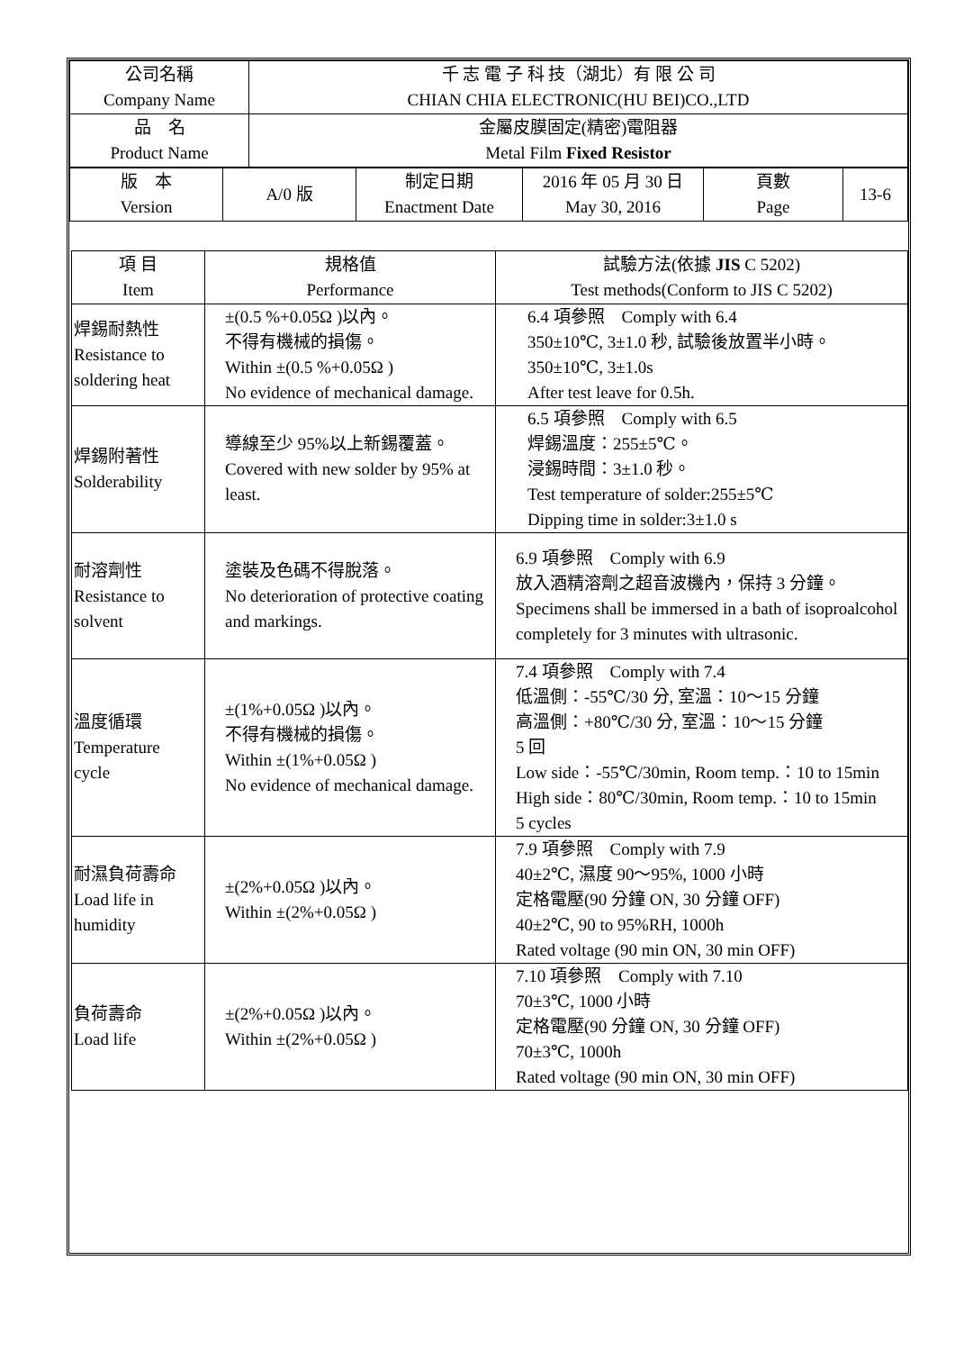| 公司名稱 Company Name | 千 志 電 子 科 技（湖北）有 限 公 司 CHIAN CHIA ELECTRONIC(HU BEI)CO.,LTD |
| 品 名 Product Name | 金屬皮膜固定(精密)電阻器 Metal Film Fixed Resistor |
| 版 本 Version | A/0 版 | 制定日期 Enactment Date | 2016 年 05 月 30 日 May 30, 2016 | 頁數 Page | 13-6 |
| 項 目 Item | 規格值 Performance | 試驗方法(依據 JIS C 5202) Test methods(Conform to JIS C 5202) |
| --- | --- | --- |
| 焊錫耐熱性 Resistance to soldering heat | ±(0.5 %+0.05Ω )以內。 不得有機械的損傷。 Within ±(0.5 %+0.05Ω ) No evidence of mechanical damage. | 6.4 項參照 Comply with 6.4 350±10℃, 3±1.0 秒, 試驗後放置半小時。 350±10℃, 3±1.0s After test leave for 0.5h. |
| 焊錫附著性 Solderability | 導線至少 95%以上新錫覆蓋。 Covered with new solder by 95% at least. | 6.5 項參照 Comply with 6.5 焊錫溫度：255±5℃。 浸錫時間：3±1.0 秒。 Test temperature of solder:255±5℃ Dipping time in solder:3±1.0 s |
| 耐溶劑性 Resistance to solvent | 塗裝及色碼不得脫落。 No deterioration of protective coating and markings. | 6.9 項參照 Comply with 6.9 放入酒精溶劑之超音波機內，保持 3 分鐘。 Specimens shall be immersed in a bath of isoproalcohol completely for 3 minutes with ultrasonic. |
| 溫度循環 Temperature cycle | ±(1%+0.05Ω )以內。 不得有機械的損傷。 Within ±(1%+0.05Ω ) No evidence of mechanical damage. | 7.4 項參照 Comply with 7.4 低溫側：-55℃/30 分, 室溫：10～15 分鐘 高溫側：+80℃/30 分, 室溫：10～15 分鐘 5 回 Low side：-55℃/30min, Room temp.：10 to 15min High side：80℃/30min, Room temp.：10 to 15min 5 cycles |
| 耐濕負荷壽命 Load life in humidity | ±(2%+0.05Ω )以內。 Within ±(2%+0.05Ω ) | 7.9 項參照 Comply with 7.9 40±2℃, 濕度 90～95%, 1000 小時 定格電壓(90 分鐘 ON, 30 分鐘 OFF) 40±2℃, 90 to 95%RH, 1000h Rated voltage (90 min ON, 30 min OFF) |
| 負荷壽命 Load life | ±(2%+0.05Ω )以內。 Within ±(2%+0.05Ω ) | 7.10 項參照 Comply with 7.10 70±3℃, 1000 小時 定格電壓(90 分鐘 ON, 30 分鐘 OFF) 70±3℃, 1000h Rated voltage (90 min ON, 30 min OFF) |